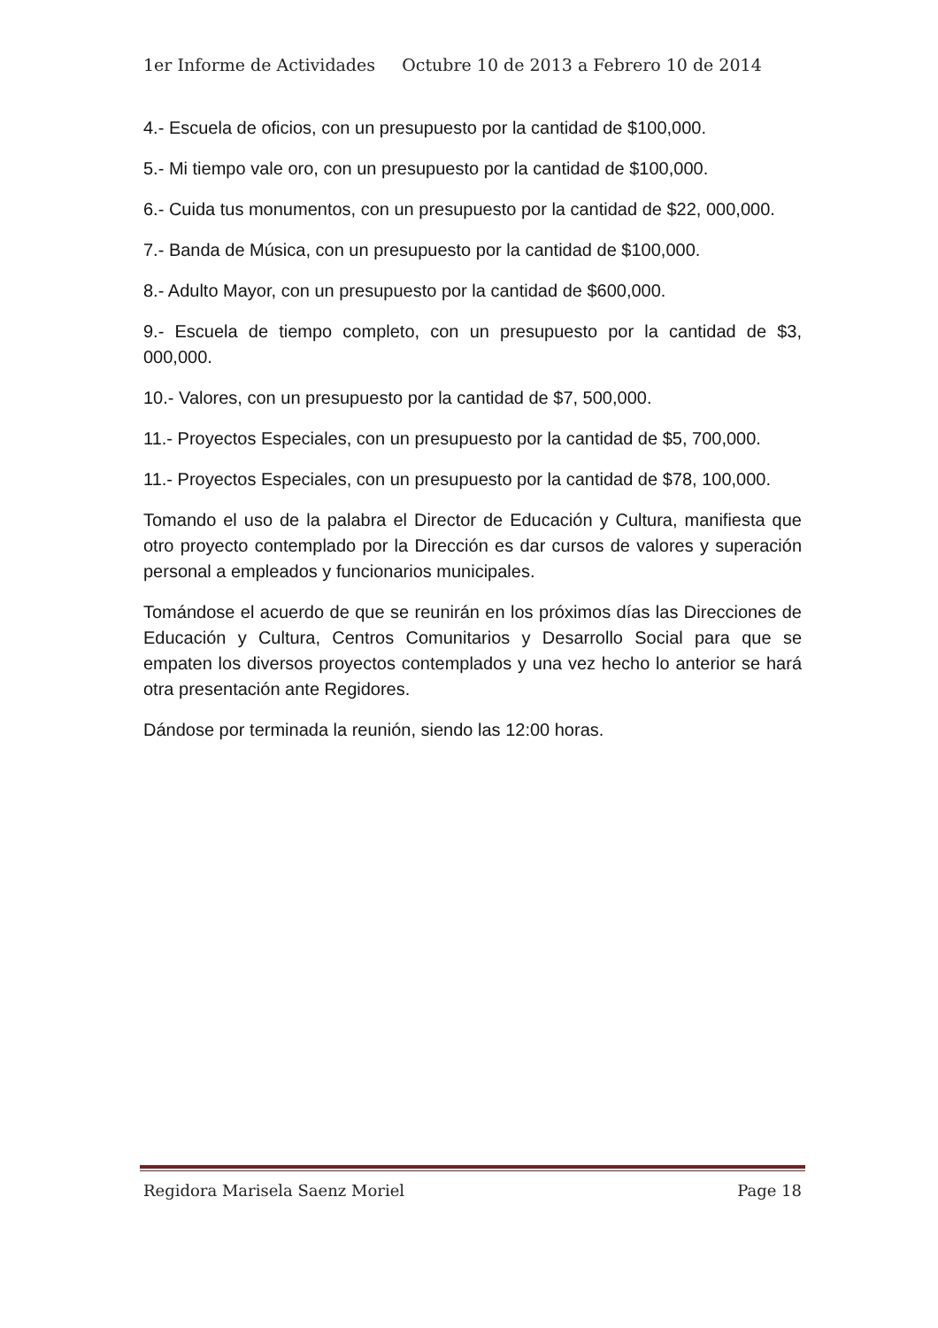1er Informe de Actividades Octubre 10 de 2013 a Febrero 10 de 2014
4.- Escuela de oficios, con un presupuesto por la cantidad de $100,000.
5.- Mi tiempo vale oro, con un presupuesto por la cantidad de $100,000.
6.- Cuida tus monumentos, con un presupuesto por la cantidad de $22, 000,000.
7.- Banda de Música, con un presupuesto por la cantidad de $100,000.
8.- Adulto Mayor, con un presupuesto por la cantidad de $600,000.
9.- Escuela de tiempo completo, con un presupuesto por la cantidad de $3, 000,000.
10.- Valores, con un presupuesto por la cantidad de $7, 500,000.
11.- Proyectos Especiales, con un presupuesto por la cantidad de $5, 700,000.
11.- Proyectos Especiales, con un presupuesto por la cantidad de $78, 100,000.
Tomando el uso de la palabra el Director de Educación y Cultura, manifiesta que otro proyecto contemplado por la Dirección es dar cursos de valores y superación personal a empleados y funcionarios municipales.
Tomándose el acuerdo de que se reunirán en los próximos días las Direcciones de Educación y Cultura, Centros Comunitarios y Desarrollo Social para que se empaten los diversos proyectos contemplados y una vez hecho lo anterior se hará otra presentación ante Regidores.
Dándose por terminada la reunión, siendo las 12:00 horas.
Regidora Marisela Saenz Moriel Page 18